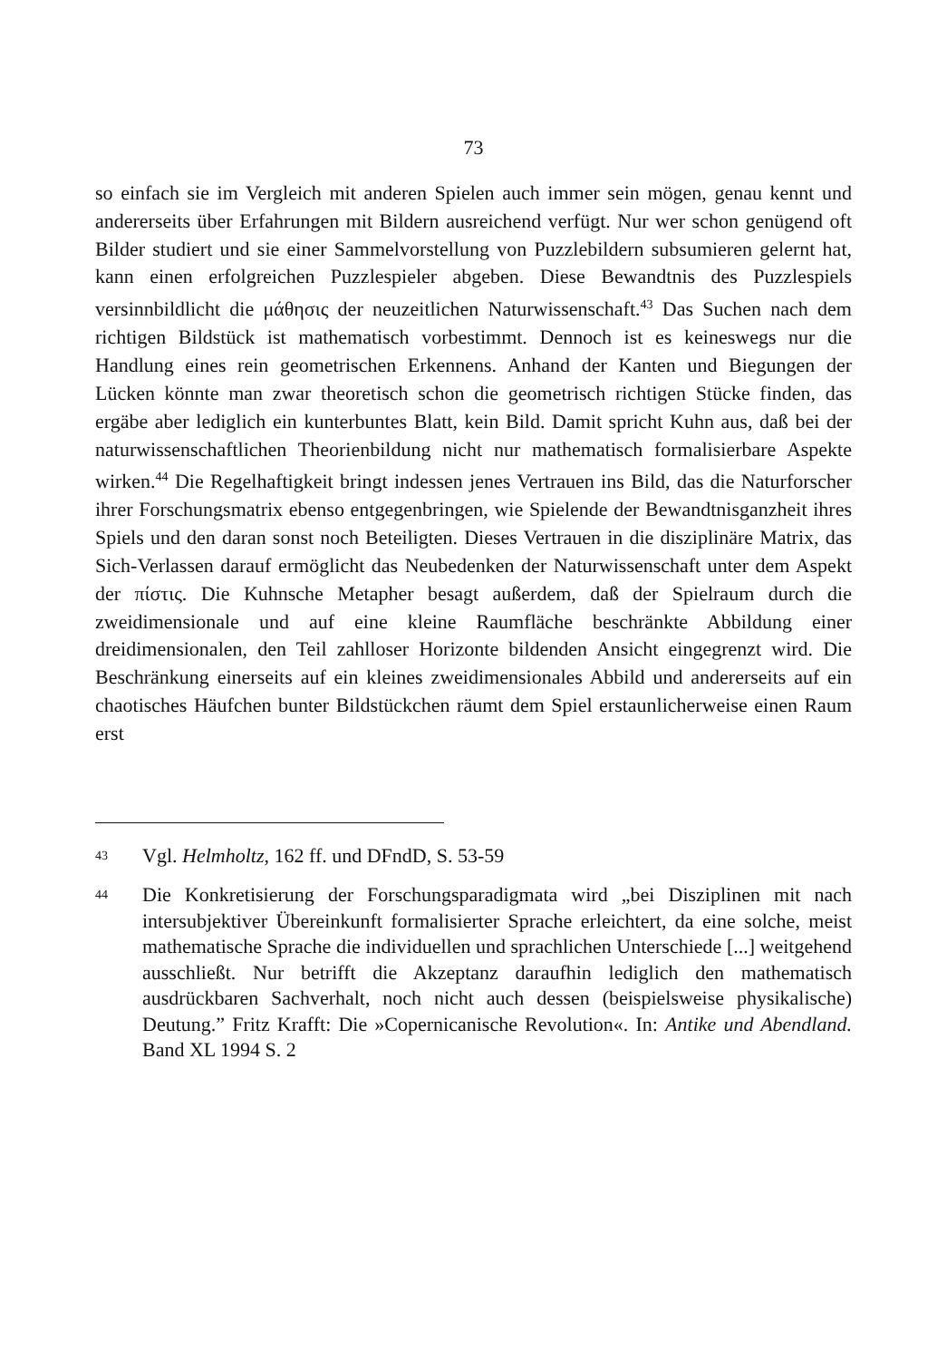73
so einfach sie im Vergleich mit anderen Spielen auch immer sein mögen, genau kennt und andererseits über Erfahrungen mit Bildern ausreichend verfügt. Nur wer schon genügend oft Bilder studiert und sie einer Sammelvorstellung von Puzzlebildern subsumieren gelernt hat, kann einen erfolgreichen Puzzlespieler abgeben. Diese Bewandtnis des Puzzlespiels versinnbildlicht die μάθησις der neuzeitlichen Naturwissenschaft.<sup>43</sup> Das Suchen nach dem richtigen Bildstück ist mathematisch vorbestimmt. Dennoch ist es keineswegs nur die Handlung eines rein geometrischen Erkennens. Anhand der Kanten und Biegungen der Lücken könnte man zwar theoretisch schon die geometrisch richtigen Stücke finden, das ergäbe aber lediglich ein kunterbuntes Blatt, kein Bild. Damit spricht Kuhn aus, daß bei der naturwissenschaftlichen Theorienbildung nicht nur mathematisch formalisierbare Aspekte wirken.<sup>44</sup> Die Regelhaftigkeit bringt indessen jenes Vertrauen ins Bild, das die Naturforscher ihrer Forschungsmatrix ebenso entgegenbringen, wie Spielende der Bewandtnisganzheit ihres Spiels und den daran sonst noch Beteiligten. Dieses Vertrauen in die disziplinäre Matrix, das Sich-Verlassen darauf ermöglicht das Neubedenken der Naturwissenschaft unter dem Aspekt der πίστις. Die Kuhnsche Metapher besagt außerdem, daß der Spielraum durch die zweidimensionale und auf eine kleine Raumfläche beschränkte Abbildung einer dreidimensionalen, den Teil zahlloser Horizonte bildenden Ansicht eingegrenzt wird. Die Beschränkung einerseits auf ein kleines zweidimensionales Abbild und andererseits auf ein chaotisches Häufchen bunter Bildstückchen räumt dem Spiel erstaunlicherweise einen Raum erst
<sup>43</sup> Vgl. Helmholtz, 162 ff. und DFndD, S. 53-59
<sup>44</sup> Die Konkretisierung der Forschungsparadigmata wird „bei Disziplinen mit nach intersubjektiver Übereinkunft formalisierter Sprache erleichtert, da eine solche, meist mathematische Sprache die individuellen und sprachlichen Unterschiede [...] weitgehend ausschließt. Nur betrifft die Akzeptanz daraufhin lediglich den mathematisch ausdrückbaren Sachverhalt, noch nicht auch dessen (beispielsweise physikalische) Deutung.” Fritz Krafft: Die »Copernicanische Revolution«. In: Antike und Abendland. Band XL 1994 S. 2